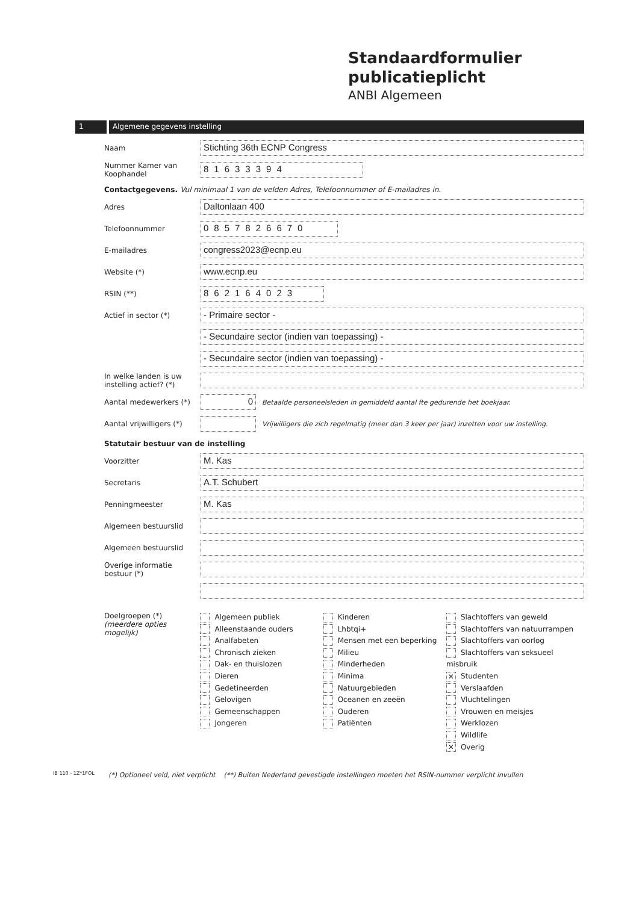Standaardformulier
publicatieplicht
ANBI Algemeen
1 Algemene gegevens instelling
Naam
Stichting 36th ECNP Congress
Nummer Kamer van Koophandel
81633394
Contactgegevens. Vul minimaal 1 van de velden Adres, Telefoonnummer of E-mailadres in.
Adres
Daltonlaan 400
Telefoonnummer
0857826670
E-mailadres
congress2023@ecnp.eu
Website (*)
www.ecnp.eu
RSIN (**)
862164023
Actief in sector (*)
- Primaire sector -
- Secundaire sector (indien van toepassing) -
- Secundaire sector (indien van toepassing) -
In welke landen is uw instelling actief? (*)
Aantal medewerkers (*)
0
Betaalde personeelsleden in gemiddeld aantal fte gedurende het boekjaar.
Aantal vrijwilligers (*)
Vrijwilligers die zich regelmatig (meer dan 3 keer per jaar) inzetten voor uw instelling.
Statutair bestuur van de instelling
Voorzitter
M. Kas
Secretaris
A.T. Schubert
Penningmeester
M. Kas
Algemeen bestuurslid
Algemeen bestuurslid
Overige informatie bestuur (*)
Doelgroepen (*)
(meerdere opties mogelijk)
Algemeen publiek
Alleenstaande ouders
Analfabeten
Chronisch zieken
Dak- en thuislozen
Dieren
Gedetineerden
Gelovigen
Gemeenschappen
Jongeren
Kinderen
Lhbtqi+
Mensen met een beperking
Milieu
Minderheden
Minima
Natuurgebieden
Oceanen en zeeën
Ouderen
Patiënten
Slachtoffers van geweld
Slachtoffers van natuurrampen
Slachtoffers van oorlog
Slachtoffers van seksueel misbruik
✕ Studenten
Verslaafden
Vluchtelingen
Vrouwen en meisjes
Werklozen
Wildlife
✕ Overig
(*) Optioneel veld, niet verplicht (**) Buiten Nederland gevestigde instellingen moeten het RSIN-nummer verplicht invullen
IB 110 - 1Z*1FOL